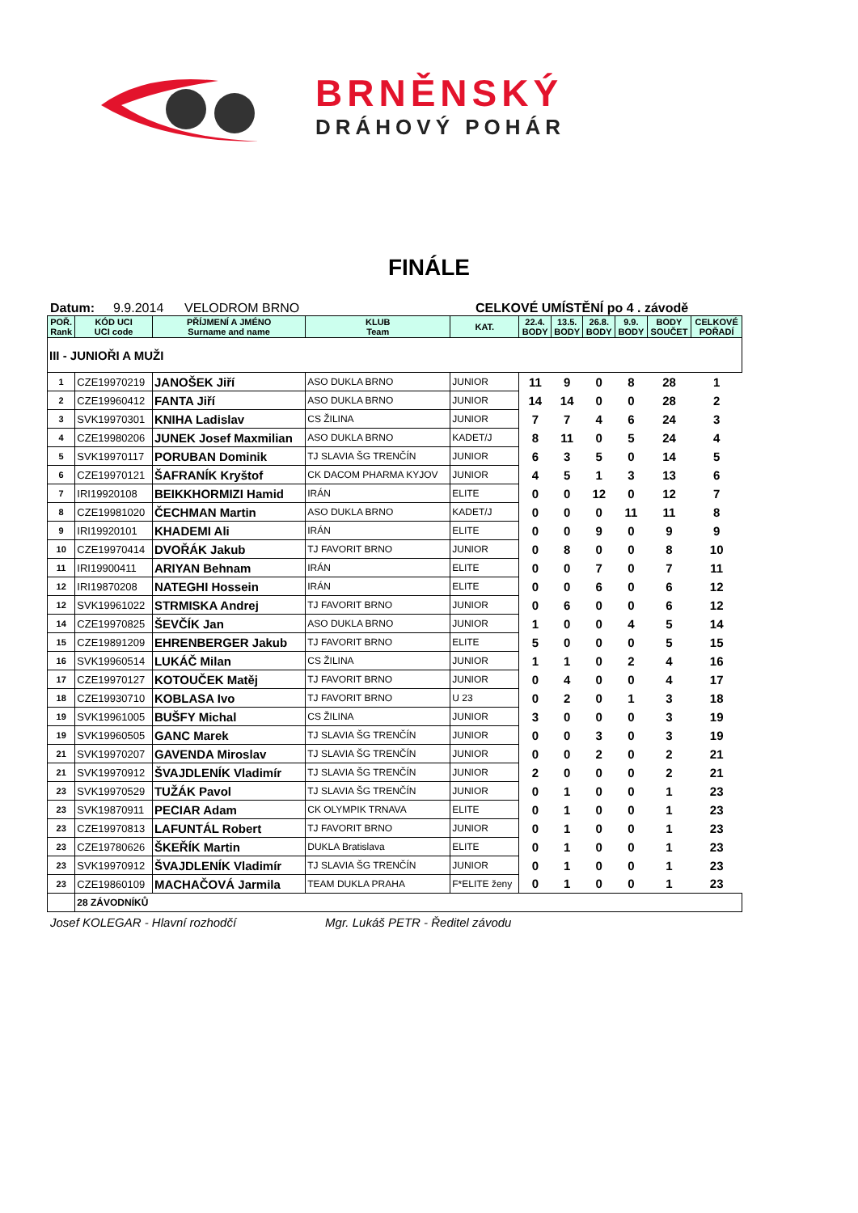BRNĚNSKÝ
DRÁHOVÝ POHÁR
FINÁLE
Datum: 9.9.2014 VELODROM BRNO CELKOVÉ UMÍSTĚNÍ po 4 . závodě
| POŘ. Rank | KÓD UCI UCI code | PŘÍJMENÍ A JMÉNO Surname and name | KLUB Team | KAT. | 22.4. BODY | 13.5. BODY | 26.8. BODY | 9.9. BODY | BODY SOUČET | CELKOVÉ POŘADÍ |
| --- | --- | --- | --- | --- | --- | --- | --- | --- | --- | --- |
| III - JUNIOŘI A MUŽI | | | | | | | | | | |
| 1 | CZE19970219 | JANOŠEK Jiří | ASO DUKLA BRNO | JUNIOR | 11 | 9 | 0 | 8 | 28 | 1 |
| 2 | CZE19960412 | FANTA Jiří | ASO DUKLA BRNO | JUNIOR | 14 | 14 | 0 | 0 | 28 | 2 |
| 3 | SVK19970301 | KNIHA Ladislav | CS ŽILINA | JUNIOR | 7 | 7 | 4 | 6 | 24 | 3 |
| 4 | CZE19980206 | JUNEK Josef Maxmilian | ASO DUKLA BRNO | KADET/J | 8 | 11 | 0 | 5 | 24 | 4 |
| 5 | SVK19970117 | PORUBAN Dominik | TJ SLAVIA ŠG TRENČÍN | JUNIOR | 6 | 3 | 5 | 0 | 14 | 5 |
| 6 | CZE19970121 | ŠAFRANÍK Kryštof | CK DACOM PHARMA KYJOV | JUNIOR | 4 | 5 | 1 | 3 | 13 | 6 |
| 7 | IRI19920108 | BEIKKHORMIZI Hamid | IRÁN | ELITE | 0 | 0 | 12 | 0 | 12 | 7 |
| 8 | CZE19981020 | ČECHMAN Martin | ASO DUKLA BRNO | KADET/J | 0 | 0 | 0 | 11 | 11 | 8 |
| 9 | IRI19920101 | KHADEMI Ali | IRÁN | ELITE | 0 | 0 | 9 | 0 | 9 | 9 |
| 10 | CZE19970414 | DVOŘÁK Jakub | TJ FAVORIT BRNO | JUNIOR | 0 | 8 | 0 | 0 | 8 | 10 |
| 11 | IRI19900411 | ARIYAN Behnam | IRÁN | ELITE | 0 | 0 | 7 | 0 | 7 | 11 |
| 12 | IRI19870208 | NATEGHI Hossein | IRÁN | ELITE | 0 | 0 | 6 | 0 | 6 | 12 |
| 12 | SVK19961022 | STRMISKA Andrej | TJ FAVORIT BRNO | JUNIOR | 0 | 6 | 0 | 0 | 6 | 12 |
| 14 | CZE19970825 | ŠEVČÍK Jan | ASO DUKLA BRNO | JUNIOR | 1 | 0 | 0 | 4 | 5 | 14 |
| 15 | CZE19891209 | EHRENBERGER Jakub | TJ FAVORIT BRNO | ELITE | 5 | 0 | 0 | 0 | 5 | 15 |
| 16 | SVK19960514 | LUKÁČ Milan | CS ŽILINA | JUNIOR | 1 | 1 | 0 | 2 | 4 | 16 |
| 17 | CZE19970127 | KOTOUČEK Matěj | TJ FAVORIT BRNO | JUNIOR | 0 | 4 | 0 | 0 | 4 | 17 |
| 18 | CZE19930710 | KOBLASA Ivo | TJ FAVORIT BRNO | U 23 | 0 | 2 | 0 | 1 | 3 | 18 |
| 19 | SVK19961005 | BUŠFY Michal | CS ŽILINA | JUNIOR | 3 | 0 | 0 | 0 | 3 | 19 |
| 19 | SVK19960505 | GANC Marek | TJ SLAVIA ŠG TRENČÍN | JUNIOR | 0 | 0 | 3 | 0 | 3 | 19 |
| 21 | SVK19970207 | GAVENDA Miroslav | TJ SLAVIA ŠG TRENČÍN | JUNIOR | 0 | 0 | 2 | 0 | 2 | 21 |
| 21 | SVK19970912 | ŠVAJDLENÍK Vladimír | TJ SLAVIA ŠG TRENČÍN | JUNIOR | 2 | 0 | 0 | 0 | 2 | 21 |
| 23 | SVK19970529 | TUŽÁK Pavol | TJ SLAVIA ŠG TRENČÍN | JUNIOR | 0 | 1 | 0 | 0 | 1 | 23 |
| 23 | SVK19870911 | PECIAR Adam | CK OLYMPIK TRNAVA | ELITE | 0 | 1 | 0 | 0 | 1 | 23 |
| 23 | CZE19970813 | LAFUNTÁL Robert | TJ FAVORIT BRNO | JUNIOR | 0 | 1 | 0 | 0 | 1 | 23 |
| 23 | CZE19780626 | ŠKEŘÍK Martin | DUKLA Bratislava | ELITE | 0 | 1 | 0 | 0 | 1 | 23 |
| 23 | SVK19970912 | ŠVAJDLENÍK Vladimír | TJ SLAVIA ŠG TRENČÍN | JUNIOR | 0 | 1 | 0 | 0 | 1 | 23 |
| 23 | CZE19860109 | MACHAČOVÁ Jarmila | TEAM DUKLA PRAHA | F*ELITE ženy | 0 | 1 | 0 | 0 | 1 | 23 |
| | 28 ZÁVODNÍKŮ | | | | | | | | | |
Josef KOLEGAR - Hlavní rozhodčí Mgr. Lukáš PETR - Ředitel závodu